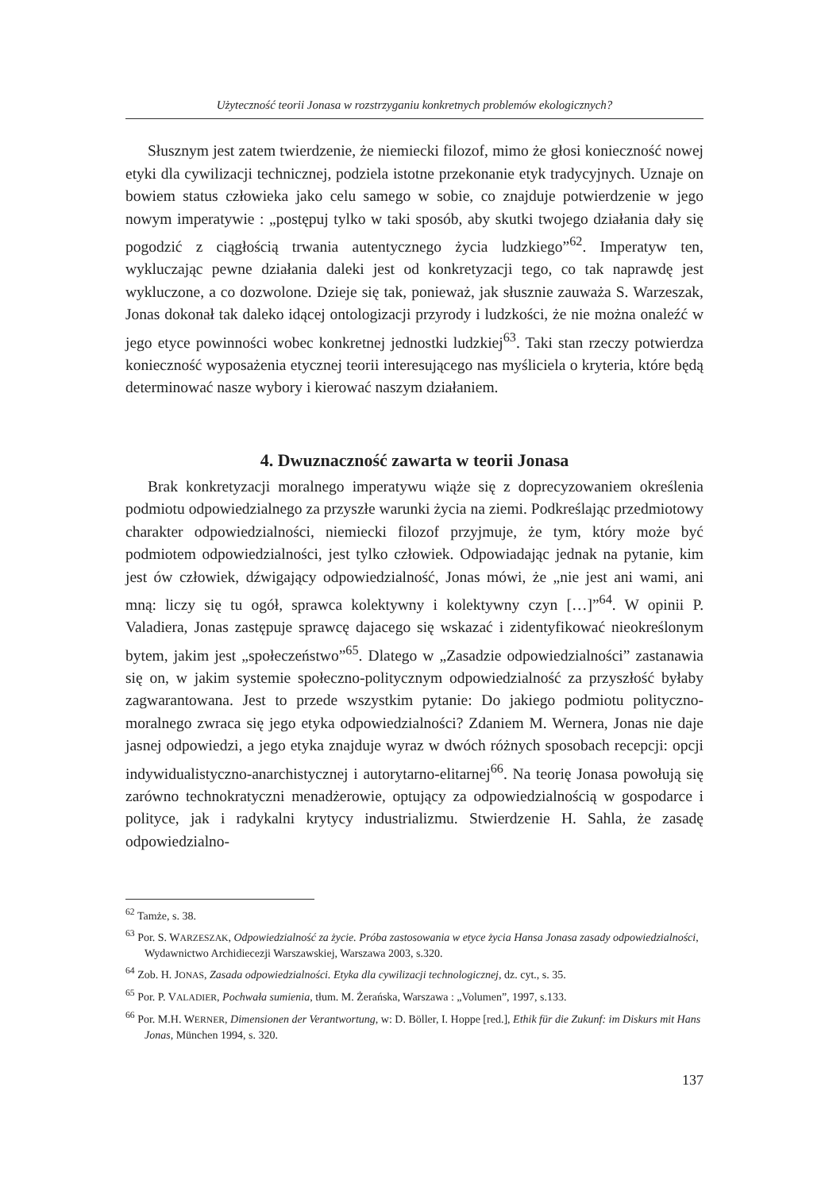Użyteczność teorii Jonasa w rozstrzyganiu konkretnych problemów ekologicznych?
Słusznym jest zatem twierdzenie, że niemiecki filozof, mimo że głosi konieczność nowej etyki dla cywilizacji technicznej, podziela istotne przekonanie etyk tradycyjnych. Uznaje on bowiem status człowieka jako celu samego w sobie, co znajduje potwierdzenie w jego nowym imperatywie : „postępuj tylko w taki sposób, aby skutki twojego działania dały się pogodzić z ciągłością trwania autentycznego życia ludzkiego”<sup>62</sup>. Imperatyw ten, wykluczając pewne działania daleki jest od konkretyzacji tego, co tak naprawdę jest wykluczone, a co dozwolone. Dzieje się tak, ponieważ, jak słusznie zauważa S. Warzeszak, Jonas dokonał tak daleko idącej ontologizacji przyrody i ludzkości, że nie można onaleźć w jego etyce powinności wobec konkretnej jednostki ludzkiej<sup>63</sup>. Taki stan rzeczy potwierdza konieczność wyposażenia etycznej teorii interesującego nas myśliciela o kryteria, które będą determinować nasze wybory i kierować naszym działaniem.
4. Dwuznaczność zawarta w teorii Jonasa
Brak konkretyzacji moralnego imperatywu wiąże się z doprecyzowaniem określenia podmiotu odpowiedzialnego za przyszłe warunki życia na ziemi. Podkreślając przedmiotowy charakter odpowiedzialności, niemiecki filozof przyjmuje, że tym, który może być podmiotem odpowiedzialności, jest tylko człowiek. Odpowiadając jednak na pytanie, kim jest ów człowiek, dźwigający odpowiedzialność, Jonas mówi, że „nie jest ani wami, ani mną: liczy się tu ogół, sprawca kolektywny i kolektywny czyn […]”<sup>64</sup>. W opinii P. Valadiera, Jonas zastępuje sprawcę dajacego się wskazać i zidentyfikować nieokreślonym bytem, jakim jest „społeczeństwo”<sup>65</sup>. Dlatego w „Zasadzie odpowiedzialności” zastanawia się on, w jakim systemie społeczno-politycznym odpowiedzialność za przyszłość byłaby zagwarantowana. Jest to przede wszystkim pytanie: Do jakiego podmiotu polityczno-moralnego zwraca się jego etyka odpowiedzialności? Zdaniem M. Wernera, Jonas nie daje jasnej odpowiedzi, a jego etyka znajduje wyraz w dwóch różnych sposobach recepcji: opcji indywidualistyczno-anarchistycznej i autorytarno-elitarnej<sup>66</sup>. Na teorię Jonasa powołują się zarówno technokratyczni menadżerowie, optujący za odpowiedzialnością w gospodarce i polityce, jak i radykalni krytycy industrializmu. Stwierdzenie H. Sahla, że zasadę odpowiedzialno-
<sup>62</sup> Tamże, s. 38.
<sup>63</sup> Por. S. WARZESZAK, Odpowiedzialność za życie. Próba zastosowania w etyce życia Hansa Jonasa zasady odpowiedzialności, Wydawnictwo Archidiecezji Warszawskiej, Warszawa 2003, s.320.
<sup>64</sup> Zob. H. JONAS, Zasada odpowiedzialności. Etyka dla cywilizacji technologicznej, dz. cyt., s. 35.
<sup>65</sup> Por. P. VALADIER, Pochwała sumienia, tłum. M. Żerańska, Warszawa : „Volumen”, 1997, s.133.
<sup>66</sup> Por. M.H. WERNER, Dimensionen der Verantwortung, w: D. Böller, I. Hoppe [red.], Ethik für die Zukunf: im Diskurs mit Hans Jonas, München 1994, s. 320.
137